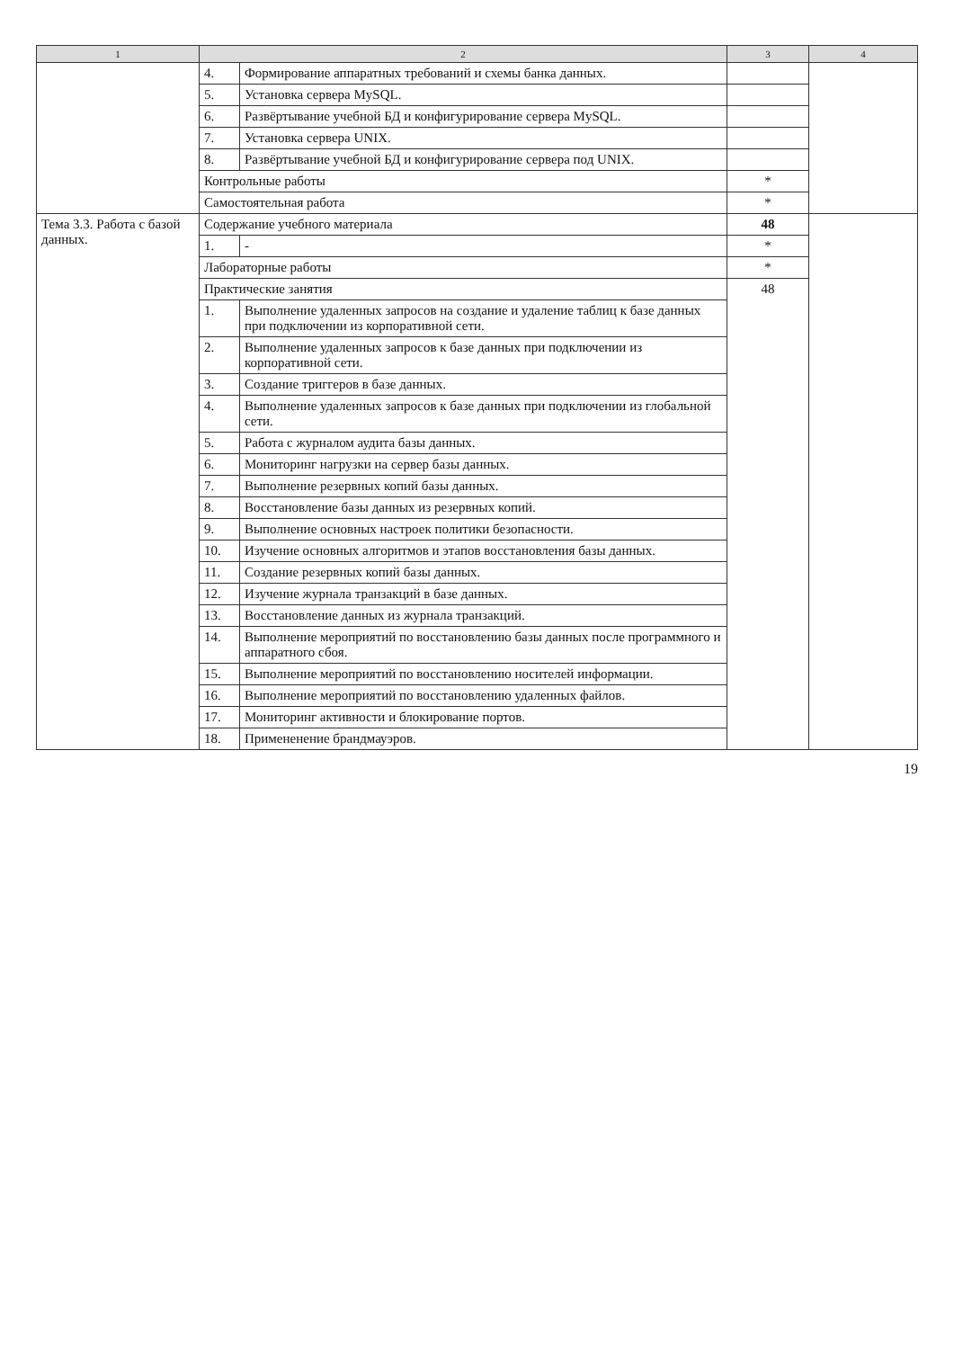| 1 | 2 | | 3 | 4 |
| --- | --- | --- | --- | --- |
| | 4. | Формирование аппаратных требований и схемы банка данных. | | |
| | 5. | Установка сервера MySQL. | | |
| | 6. | Развёртывание учебной БД и конфигурирование сервера MySQL. | | |
| | 7. | Установка сервера UNIX. | | |
| | 8. | Развёртывание учебной БД и конфигурирование сервера под UNIX. | | |
| | Контрольные работы | | * | |
| | Самостоятельная работа | | * | |
| Тема 3.3. Работа с базой данных. | Содержание учебного материала | | 48 | |
| | 1. | - | * | |
| | Лабораторные работы | | * | |
| | Практические занятия | | 48 | |
| | 1. | Выполнение удаленных запросов на создание и удаление таблиц к базе данных при подключении из корпоративной сети. | | |
| | 2. | Выполнение удаленных запросов к базе данных при подключении из корпоративной сети. | | |
| | 3. | Создание триггеров в базе данных. | | |
| | 4. | Выполнение удаленных запросов к базе данных при подключении из глобальной сети. | | |
| | 5. | Работа с журналом аудита базы данных. | | |
| | 6. | Мониторинг нагрузки на сервер базы данных. | | |
| | 7. | Выполнение резервных копий базы данных. | | |
| | 8. | Восстановление базы данных из резервных копий. | | |
| | 9. | Выполнение основных настроек политики безопасности. | | |
| | 10. | Изучение основных алгоритмов и этапов восстановления базы данных. | | |
| | 11. | Создание резервных копий базы данных. | | |
| | 12. | Изучение журнала транзакций в базе данных. | | |
| | 13. | Восстановление данных из журнала транзакций. | | |
| | 14. | Выполнение мероприятий по восстановлению базы данных после программного и аппаратного сбоя. | | |
| | 15. | Выполнение мероприятий по восстановлению носителей информации. | | |
| | 16. | Выполнение мероприятий по восстановлению удаленных файлов. | | |
| | 17. | Мониторинг активности и блокирование портов. | | |
| | 18. | Примененение брандмауэров. | | |
19